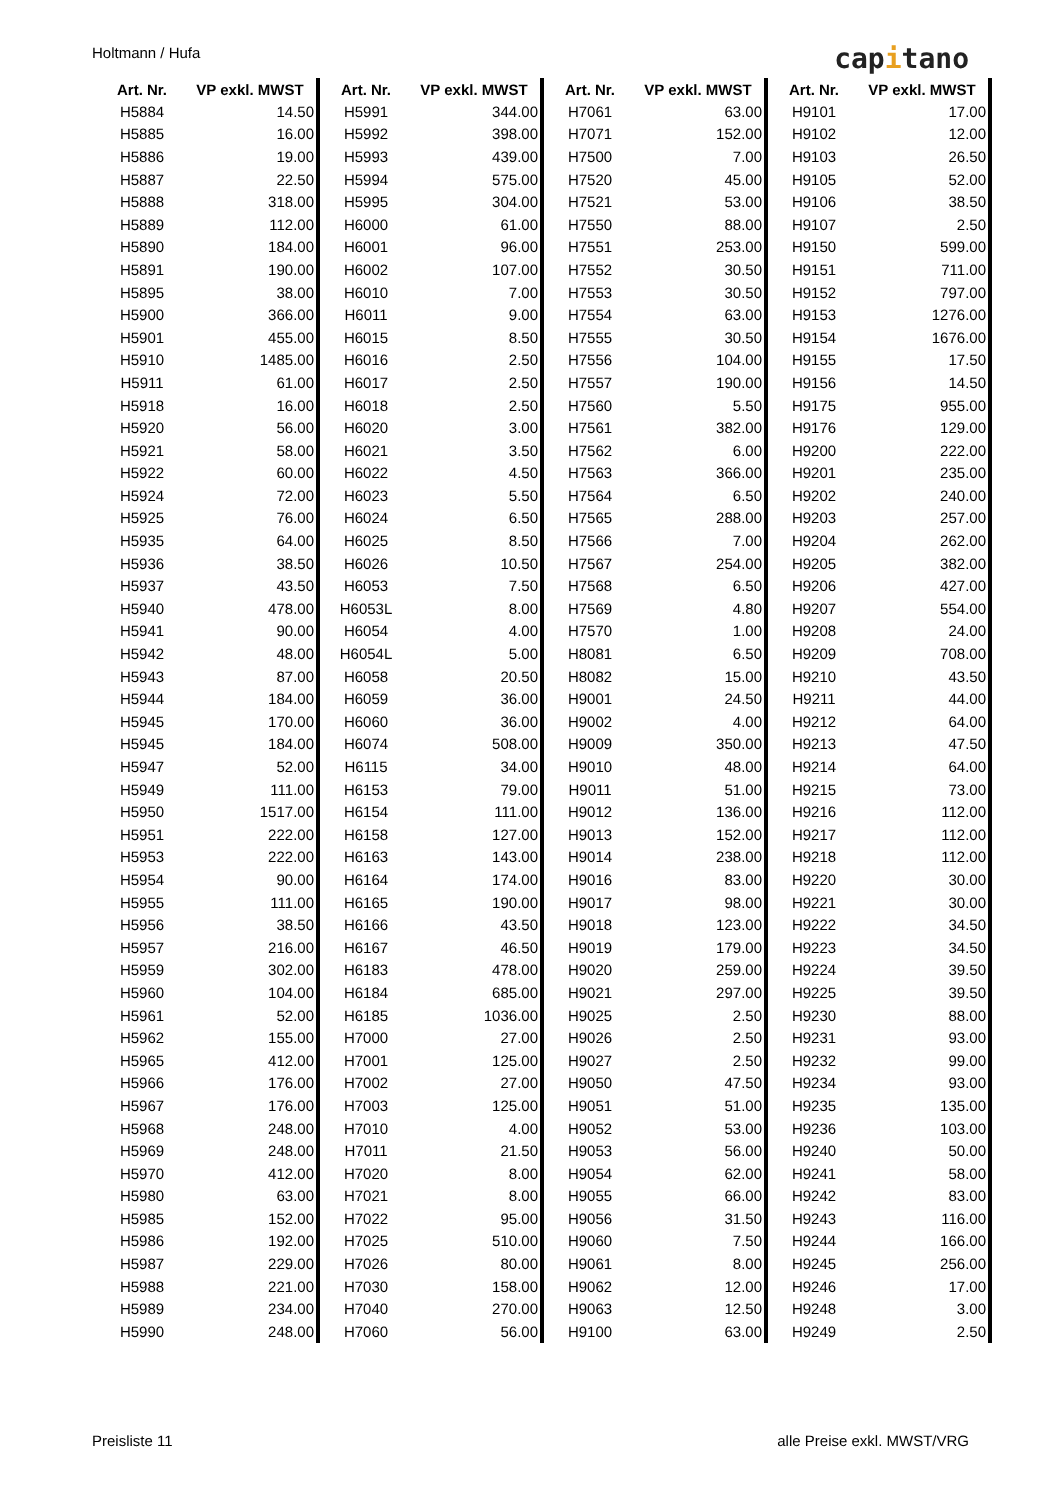Holtmann / Hufa capitano
| Art. Nr. | VP exkl. MWST |
| --- | --- |
| H5884 | 14.50 |
| H5885 | 16.00 |
| H5886 | 19.00 |
| H5887 | 22.50 |
| H5888 | 318.00 |
| H5889 | 112.00 |
| H5890 | 184.00 |
| H5891 | 190.00 |
| H5895 | 38.00 |
| H5900 | 366.00 |
| H5901 | 455.00 |
| H5910 | 1485.00 |
| H5911 | 61.00 |
| H5918 | 16.00 |
| H5920 | 56.00 |
| H5921 | 58.00 |
| H5922 | 60.00 |
| H5924 | 72.00 |
| H5925 | 76.00 |
| H5935 | 64.00 |
| H5936 | 38.50 |
| H5937 | 43.50 |
| H5940 | 478.00 |
| H5941 | 90.00 |
| H5942 | 48.00 |
| H5943 | 87.00 |
| H5944 | 184.00 |
| H5945 | 170.00 |
| H5945 | 184.00 |
| H5947 | 52.00 |
| H5949 | 111.00 |
| H5950 | 1517.00 |
| H5951 | 222.00 |
| H5953 | 222.00 |
| H5954 | 90.00 |
| H5955 | 111.00 |
| H5956 | 38.50 |
| H5957 | 216.00 |
| H5959 | 302.00 |
| H5960 | 104.00 |
| H5961 | 52.00 |
| H5962 | 155.00 |
| H5965 | 412.00 |
| H5966 | 176.00 |
| H5967 | 176.00 |
| H5968 | 248.00 |
| H5969 | 248.00 |
| H5970 | 412.00 |
| H5980 | 63.00 |
| H5985 | 152.00 |
| H5986 | 192.00 |
| H5987 | 229.00 |
| H5988 | 221.00 |
| H5989 | 234.00 |
| H5990 | 248.00 |
| Art. Nr. | VP exkl. MWST |
| --- | --- |
| H5991 | 344.00 |
| H5992 | 398.00 |
| H5993 | 439.00 |
| H5994 | 575.00 |
| H5995 | 304.00 |
| H6000 | 61.00 |
| H6001 | 96.00 |
| H6002 | 107.00 |
| H6010 | 7.00 |
| H6011 | 9.00 |
| H6015 | 8.50 |
| H6016 | 2.50 |
| H6017 | 2.50 |
| H6018 | 2.50 |
| H6020 | 3.00 |
| H6021 | 3.50 |
| H6022 | 4.50 |
| H6023 | 5.50 |
| H6024 | 6.50 |
| H6025 | 8.50 |
| H6026 | 10.50 |
| H6053 | 7.50 |
| H6053L | 8.00 |
| H6054 | 4.00 |
| H6054L | 5.00 |
| H6058 | 20.50 |
| H6059 | 36.00 |
| H6060 | 36.00 |
| H6074 | 508.00 |
| H6115 | 34.00 |
| H6153 | 79.00 |
| H6154 | 111.00 |
| H6158 | 127.00 |
| H6163 | 143.00 |
| H6164 | 174.00 |
| H6165 | 190.00 |
| H6166 | 43.50 |
| H6167 | 46.50 |
| H6183 | 478.00 |
| H6184 | 685.00 |
| H6185 | 1036.00 |
| H7000 | 27.00 |
| H7001 | 125.00 |
| H7002 | 27.00 |
| H7003 | 125.00 |
| H7010 | 4.00 |
| H7011 | 21.50 |
| H7020 | 8.00 |
| H7021 | 8.00 |
| H7022 | 95.00 |
| H7025 | 510.00 |
| H7026 | 80.00 |
| H7030 | 158.00 |
| H7040 | 270.00 |
| H7060 | 56.00 |
| Art. Nr. | VP exkl. MWST |
| --- | --- |
| H7061 | 63.00 |
| H7071 | 152.00 |
| H7500 | 7.00 |
| H7520 | 45.00 |
| H7521 | 53.00 |
| H7550 | 88.00 |
| H7551 | 253.00 |
| H7552 | 30.50 |
| H7553 | 30.50 |
| H7554 | 63.00 |
| H7555 | 30.50 |
| H7556 | 104.00 |
| H7557 | 190.00 |
| H7560 | 5.50 |
| H7561 | 382.00 |
| H7562 | 6.00 |
| H7563 | 366.00 |
| H7564 | 6.50 |
| H7565 | 288.00 |
| H7566 | 7.00 |
| H7567 | 254.00 |
| H7568 | 6.50 |
| H7569 | 4.80 |
| H7570 | 1.00 |
| H8081 | 6.50 |
| H8082 | 15.00 |
| H9001 | 24.50 |
| H9002 | 4.00 |
| H9009 | 350.00 |
| H9010 | 48.00 |
| H9011 | 51.00 |
| H9012 | 136.00 |
| H9013 | 152.00 |
| H9014 | 238.00 |
| H9016 | 83.00 |
| H9017 | 98.00 |
| H9018 | 123.00 |
| H9019 | 179.00 |
| H9020 | 259.00 |
| H9021 | 297.00 |
| H9025 | 2.50 |
| H9026 | 2.50 |
| H9027 | 2.50 |
| H9050 | 47.50 |
| H9051 | 51.00 |
| H9052 | 53.00 |
| H9053 | 56.00 |
| H9054 | 62.00 |
| H9055 | 66.00 |
| H9056 | 31.50 |
| H9060 | 7.50 |
| H9061 | 8.00 |
| H9062 | 12.00 |
| H9063 | 12.50 |
| H9100 | 63.00 |
| Art. Nr. | VP exkl. MWST |
| --- | --- |
| H9101 | 17.00 |
| H9102 | 12.00 |
| H9103 | 26.50 |
| H9105 | 52.00 |
| H9106 | 38.50 |
| H9107 | 2.50 |
| H9150 | 599.00 |
| H9151 | 711.00 |
| H9152 | 797.00 |
| H9153 | 1276.00 |
| H9154 | 1676.00 |
| H9155 | 17.50 |
| H9156 | 14.50 |
| H9175 | 955.00 |
| H9176 | 129.00 |
| H9200 | 222.00 |
| H9201 | 235.00 |
| H9202 | 240.00 |
| H9203 | 257.00 |
| H9204 | 262.00 |
| H9205 | 382.00 |
| H9206 | 427.00 |
| H9207 | 554.00 |
| H9208 | 24.00 |
| H9209 | 708.00 |
| H9210 | 43.50 |
| H9211 | 44.00 |
| H9212 | 64.00 |
| H9213 | 47.50 |
| H9214 | 64.00 |
| H9215 | 73.00 |
| H9216 | 112.00 |
| H9217 | 112.00 |
| H9218 | 112.00 |
| H9220 | 30.00 |
| H9221 | 30.00 |
| H9222 | 34.50 |
| H9223 | 34.50 |
| H9224 | 39.50 |
| H9225 | 39.50 |
| H9230 | 88.00 |
| H9231 | 93.00 |
| H9232 | 99.00 |
| H9234 | 93.00 |
| H9235 | 135.00 |
| H9236 | 103.00 |
| H9240 | 50.00 |
| H9241 | 58.00 |
| H9242 | 83.00 |
| H9243 | 116.00 |
| H9244 | 166.00 |
| H9245 | 256.00 |
| H9246 | 17.00 |
| H9248 | 3.00 |
| H9249 | 2.50 |
Preisliste 11 alle Preise exkl. MWST/VRG